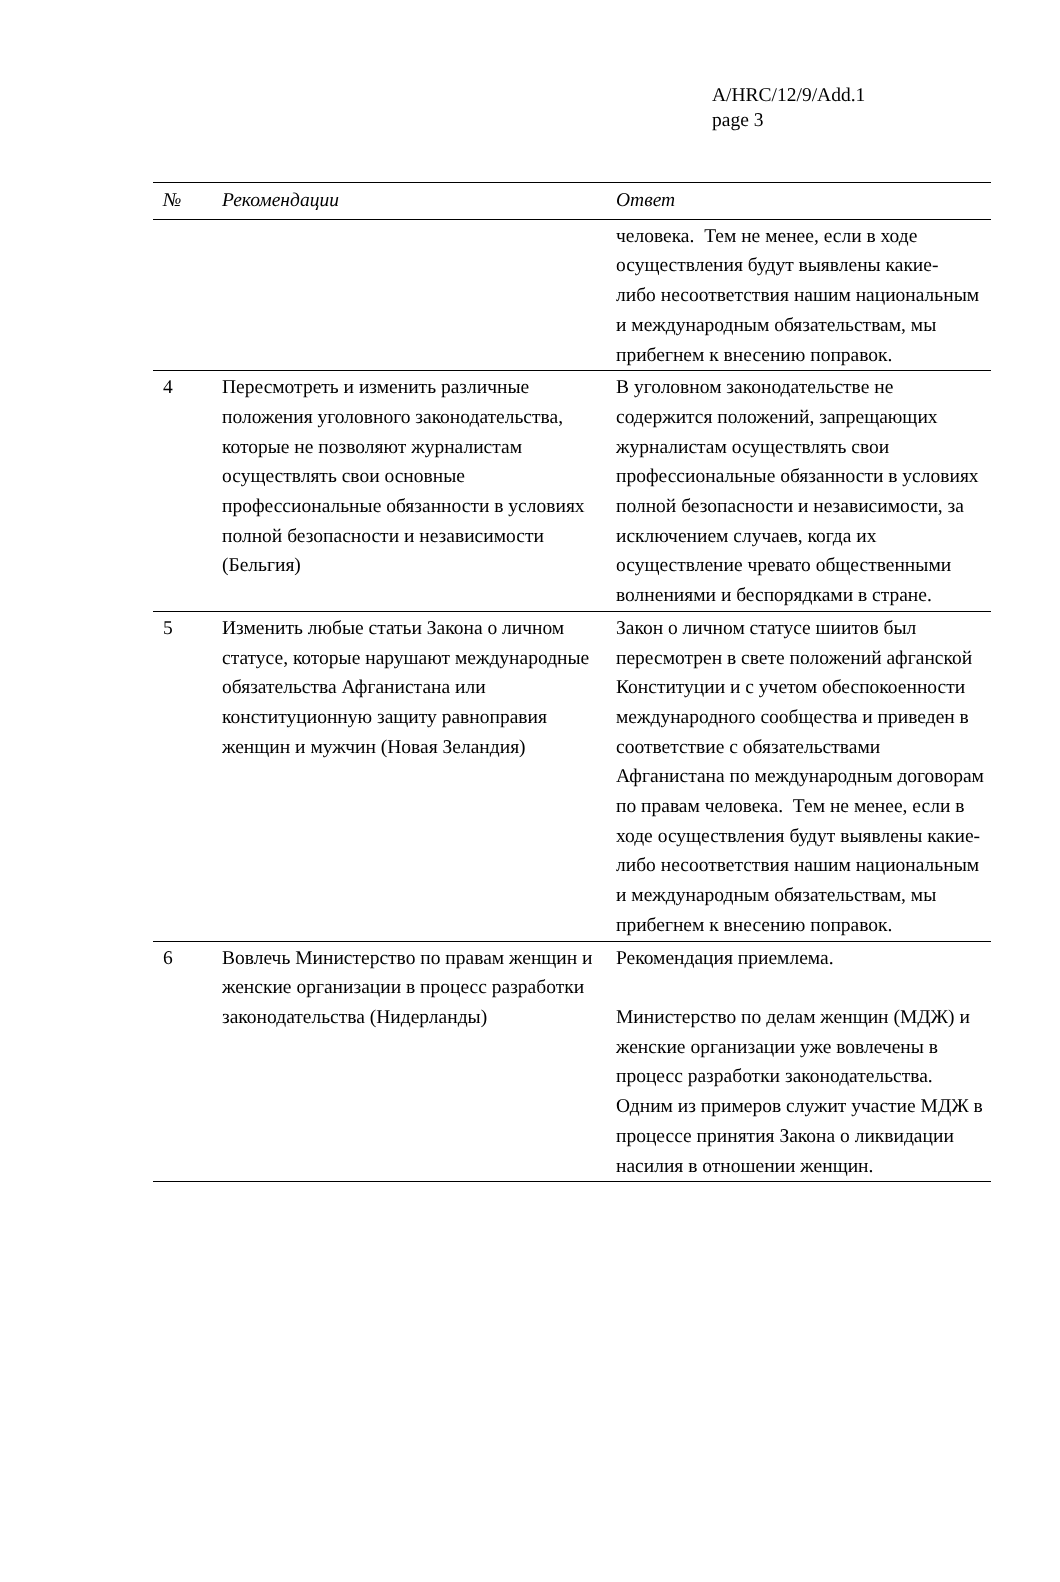A/HRC/12/9/Add.1
page 3
| № | Рекомендации | Ответ |
| --- | --- | --- |
| | | человека. Тем не менее, если в ходе осуществления будут выявлены какие- либо несоответствия нашим национальным и международным обязательствам, мы прибегнем к внесению поправок. |
| 4 | Пересмотреть и изменить различные положения уголовного законодательства, которые не позволяют журналистам осуществлять свои основные профессиональные обязанности в условиях полной безопасности и независимости (Бельгия) | В уголовном законодательстве не содержится положений, запрещающих журналистам осуществлять свои профессиональные обязанности в условиях полной безопасности и независимости, за исключением случаев, когда их осуществление чревато общественными волнениями и беспорядками в стране. |
| 5 | Изменить любые статьи Закона о личном статусе, которые нарушают международные обязательства Афганистана или конституционную защиту равноправия женщин и мужчин (Новая Зеландия) | Закон о личном статусе шиитов был пересмотрен в свете положений афганской Конституции и с учетом обеспокоенности международного сообщества и приведен в соответствие с обязательствами Афганистана по международным договорам по правам человека. Тем не менее, если в ходе осуществления будут выявлены какие- либо несоответствия нашим национальным и международным обязательствам, мы прибегнем к внесению поправок. |
| 6 | Вовлечь Министерство по правам женщин и женские организации в процесс разработки законодательства (Нидерланды) | Рекомендация приемлема. Министерство по делам женщин (МДЖ) и женские организации уже вовлечены в процесс разработки законодательства. Одним из примеров служит участие МДЖ в процессе принятия Закона о ликвидации насилия в отношении женщин. |